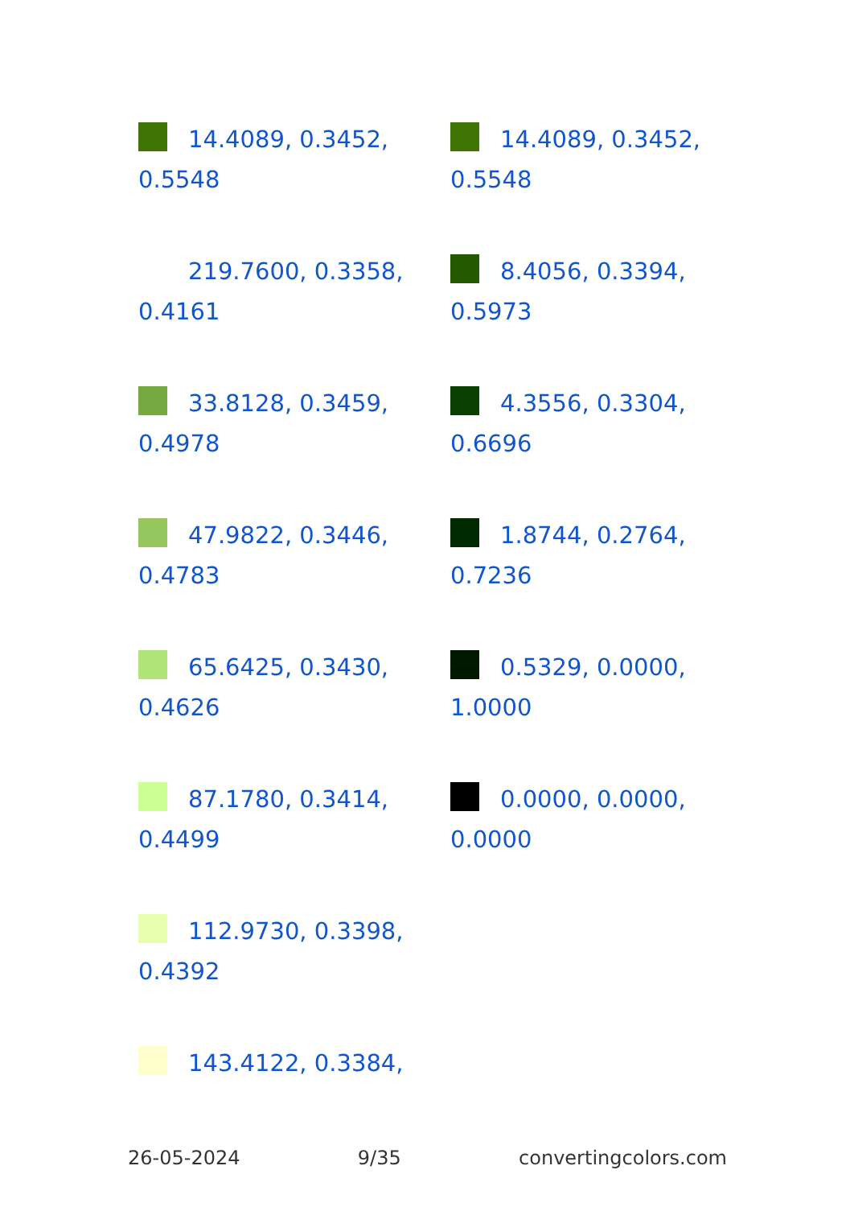14.4089, 0.3452,
0.5548
14.4089, 0.3452,
0.5548
219.7600, 0.3358,
0.4161
8.4056, 0.3394,
0.5973
33.8128, 0.3459,
0.4978
4.3556, 0.3304,
0.6696
47.9822, 0.3446,
0.4783
1.8744, 0.2764,
0.7236
65.6425, 0.3430,
0.4626
0.5329, 0.0000,
1.0000
87.1780, 0.3414,
0.4499
0.0000, 0.0000,
0.0000
112.9730, 0.3398,
0.4392
143.4122, 0.3384,
26-05-2024 9/35 convertingcolors.com